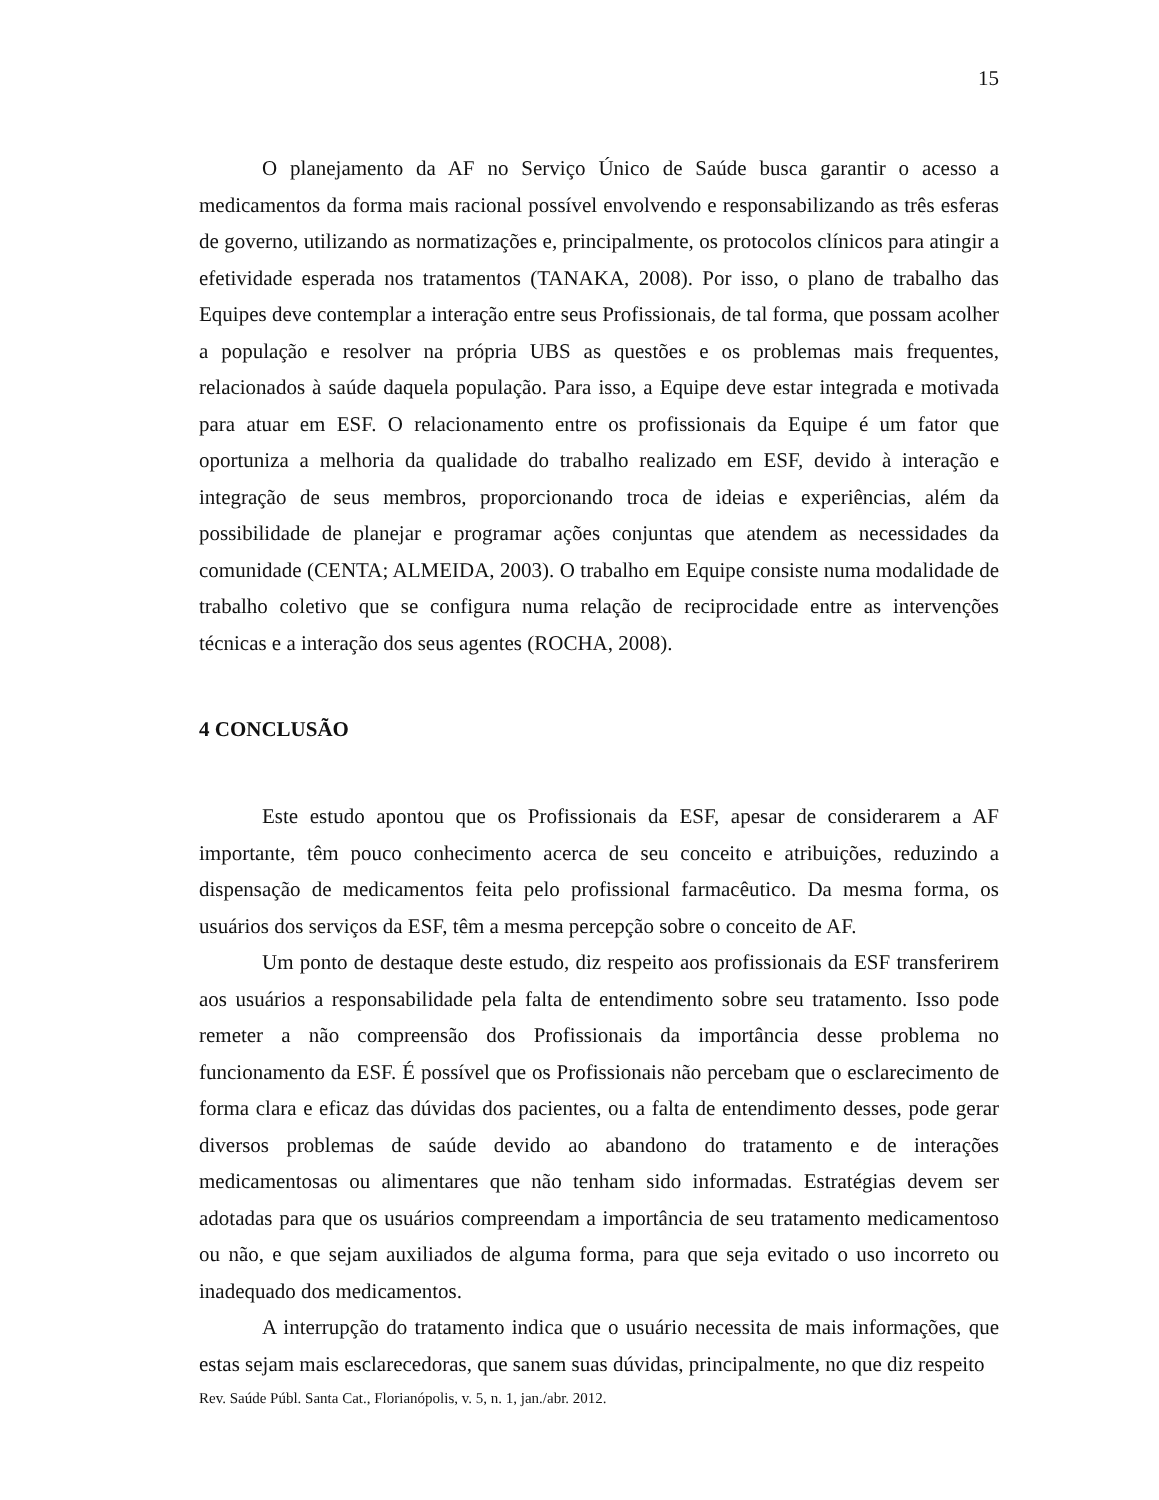15
O planejamento da AF no Serviço Único de Saúde busca garantir o acesso a medicamentos da forma mais racional possível envolvendo e responsabilizando as três esferas de governo, utilizando as normatizações e, principalmente, os protocolos clínicos para atingir a efetividade esperada nos tratamentos (TANAKA, 2008). Por isso, o plano de trabalho das Equipes deve contemplar a interação entre seus Profissionais, de tal forma, que possam acolher a população e resolver na própria UBS as questões e os problemas mais frequentes, relacionados à saúde daquela população. Para isso, a Equipe deve estar integrada e motivada para atuar em ESF. O relacionamento entre os profissionais da Equipe é um fator que oportuniza a melhoria da qualidade do trabalho realizado em ESF, devido à interação e integração de seus membros, proporcionando troca de ideias e experiências, além da possibilidade de planejar e programar ações conjuntas que atendem as necessidades da comunidade (CENTA; ALMEIDA, 2003). O trabalho em Equipe consiste numa modalidade de trabalho coletivo que se configura numa relação de reciprocidade entre as intervenções técnicas e a interação dos seus agentes (ROCHA, 2008).
4 CONCLUSÃO
Este estudo apontou que os Profissionais da ESF, apesar de considerarem a AF importante, têm pouco conhecimento acerca de seu conceito e atribuições, reduzindo a dispensação de medicamentos feita pelo profissional farmacêutico. Da mesma forma, os usuários dos serviços da ESF, têm a mesma percepção sobre o conceito de AF.
Um ponto de destaque deste estudo, diz respeito aos profissionais da ESF transferirem aos usuários a responsabilidade pela falta de entendimento sobre seu tratamento. Isso pode remeter a não compreensão dos Profissionais da importância desse problema no funcionamento da ESF. É possível que os Profissionais não percebam que o esclarecimento de forma clara e eficaz das dúvidas dos pacientes, ou a falta de entendimento desses, pode gerar diversos problemas de saúde devido ao abandono do tratamento e de interações medicamentosas ou alimentares que não tenham sido informadas. Estratégias devem ser adotadas para que os usuários compreendam a importância de seu tratamento medicamentoso ou não, e que sejam auxiliados de alguma forma, para que seja evitado o uso incorreto ou inadequado dos medicamentos.
A interrupção do tratamento indica que o usuário necessita de mais informações, que estas sejam mais esclarecedoras, que sanem suas dúvidas, principalmente, no que diz respeito
Rev. Saúde Públ. Santa Cat., Florianópolis, v. 5, n. 1, jan./abr. 2012.